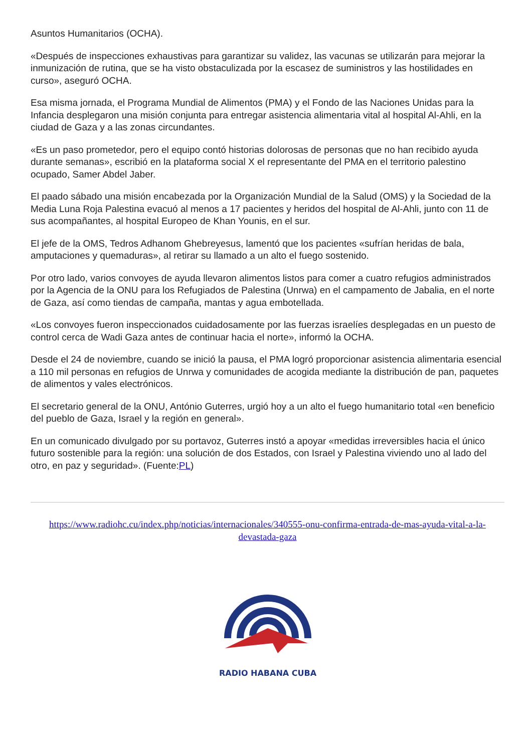Asuntos Humanitarios (OCHA).
«Después de inspecciones exhaustivas para garantizar su validez, las vacunas se utilizarán para mejorar la inmunización de rutina, que se ha visto obstaculizada por la escasez de suministros y las hostilidades en curso», aseguró OCHA.
Esa misma jornada, el Programa Mundial de Alimentos (PMA) y el Fondo de las Naciones Unidas para la Infancia desplegaron una misión conjunta para entregar asistencia alimentaria vital al hospital Al-Ahli, en la ciudad de Gaza y a las zonas circundantes.
«Es un paso prometedor, pero el equipo contó historias dolorosas de personas que no han recibido ayuda durante semanas», escribió en la plataforma social X el representante del PMA en el territorio palestino ocupado, Samer Abdel Jaber.
El paado sábado una misión encabezada por la Organización Mundial de la Salud (OMS) y la Sociedad de la Media Luna Roja Palestina evacuó al menos a 17 pacientes y heridos del hospital de Al-Ahli, junto con 11 de sus acompañantes, al hospital Europeo de Khan Younis, en el sur.
El jefe de la OMS, Tedros Adhanom Ghebreyesus, lamentó que los pacientes «sufrían heridas de bala, amputaciones y quemaduras», al retirar su llamado a un alto el fuego sostenido.
Por otro lado, varios convoyes de ayuda llevaron alimentos listos para comer a cuatro refugios administrados por la Agencia de la ONU para los Refugiados de Palestina (Unrwa) en el campamento de Jabalia, en el norte de Gaza, así como tiendas de campaña, mantas y agua embotellada.
«Los convoyes fueron inspeccionados cuidadosamente por las fuerzas israelíes desplegadas en un puesto de control cerca de Wadi Gaza antes de continuar hacia el norte», informó la OCHA.
Desde el 24 de noviembre, cuando se inició la pausa, el PMA logró proporcionar asistencia alimentaria esencial a 110 mil personas en refugios de Unrwa y comunidades de acogida mediante la distribución de pan, paquetes de alimentos y vales electrónicos.
El secretario general de la ONU, António Guterres, urgió hoy a un alto el fuego humanitario total «en beneficio del pueblo de Gaza, Israel y la región en general».
En un comunicado divulgado por su portavoz, Guterres instó a apoyar «medidas irreversibles hacia el único futuro sostenible para la región: una solución de dos Estados, con Israel y Palestina viviendo uno al lado del otro, en paz y seguridad». (Fuente:PL)
https://www.radiohc.cu/index.php/noticias/internacionales/340555-onu-confirma-entrada-de-mas-ayuda-vital-a-la-devastada-gaza
RADIO HABANA CUBA